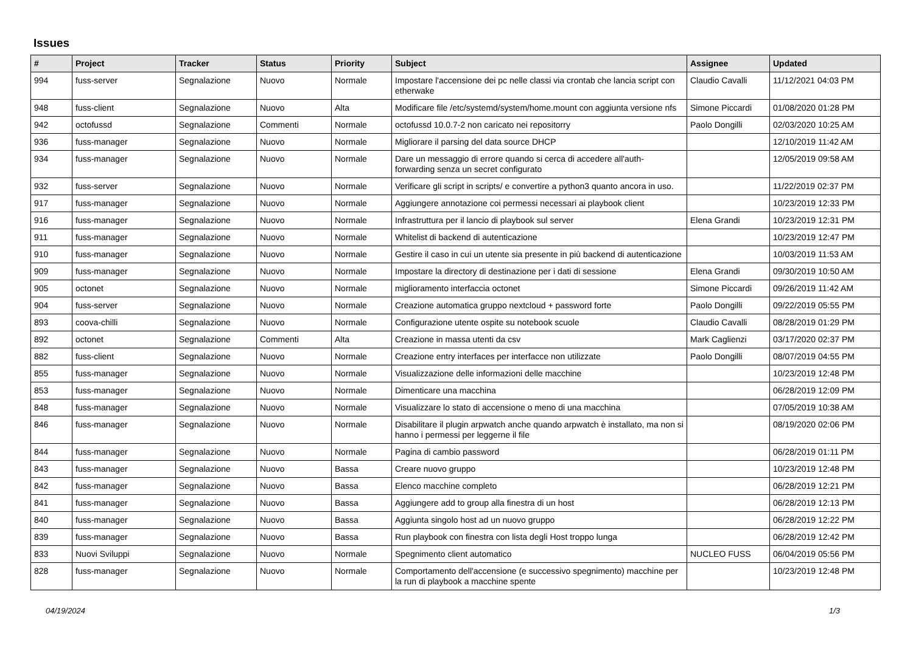Issues
| # | Project | Tracker | Status | Priority | Subject | Assignee | Updated |
| --- | --- | --- | --- | --- | --- | --- | --- |
| 994 | fuss-server | Segnalazione | Nuovo | Normale | Impostare l'accensione dei pc nelle classi via crontab che lancia script con etherwake | Claudio Cavalli | 11/12/2021 04:03 PM |
| 948 | fuss-client | Segnalazione | Nuovo | Alta | Modificare file /etc/systemd/system/home.mount con aggiunta versione nfs | Simone Piccardi | 01/08/2020 01:28 PM |
| 942 | octofussd | Segnalazione | Commenti | Normale | octofussd 10.0.7-2 non caricato nei repositorry | Paolo Dongilli | 02/03/2020 10:25 AM |
| 936 | fuss-manager | Segnalazione | Nuovo | Normale | Migliorare il parsing del data source DHCP | | 12/10/2019 11:42 AM |
| 934 | fuss-manager | Segnalazione | Nuovo | Normale | Dare un messaggio di errore quando si cerca di accedere all'auth-forwarding senza un secret configurato | | 12/05/2019 09:58 AM |
| 932 | fuss-server | Segnalazione | Nuovo | Normale | Verificare gli script in scripts/ e convertire a python3 quanto ancora in uso. | | 11/22/2019 02:37 PM |
| 917 | fuss-manager | Segnalazione | Nuovo | Normale | Aggiungere annotazione coi permessi necessari ai playbook client | | 10/23/2019 12:33 PM |
| 916 | fuss-manager | Segnalazione | Nuovo | Normale | Infrastruttura per il lancio di playbook sul server | Elena Grandi | 10/23/2019 12:31 PM |
| 911 | fuss-manager | Segnalazione | Nuovo | Normale | Whitelist di backend di autenticazione | | 10/23/2019 12:47 PM |
| 910 | fuss-manager | Segnalazione | Nuovo | Normale | Gestire il caso in cui un utente sia presente in più backend di autenticazione | | 10/03/2019 11:53 AM |
| 909 | fuss-manager | Segnalazione | Nuovo | Normale | Impostare la directory di destinazione per i dati di sessione | Elena Grandi | 09/30/2019 10:50 AM |
| 905 | octonet | Segnalazione | Nuovo | Normale | miglioramento interfaccia octonet | Simone Piccardi | 09/26/2019 11:42 AM |
| 904 | fuss-server | Segnalazione | Nuovo | Normale | Creazione automatica gruppo nextcloud + password forte | Paolo Dongilli | 09/22/2019 05:55 PM |
| 893 | coova-chilli | Segnalazione | Nuovo | Normale | Configurazione utente ospite su notebook scuole | Claudio Cavalli | 08/28/2019 01:29 PM |
| 892 | octonet | Segnalazione | Commenti | Alta | Creazione in massa utenti da csv | Mark Caglienzi | 03/17/2020 02:37 PM |
| 882 | fuss-client | Segnalazione | Nuovo | Normale | Creazione entry interfaces per interfacce non utilizzate | Paolo Dongilli | 08/07/2019 04:55 PM |
| 855 | fuss-manager | Segnalazione | Nuovo | Normale | Visualizzazione delle informazioni delle macchine | | 10/23/2019 12:48 PM |
| 853 | fuss-manager | Segnalazione | Nuovo | Normale | Dimenticare una macchina | | 06/28/2019 12:09 PM |
| 848 | fuss-manager | Segnalazione | Nuovo | Normale | Visualizzare lo stato di accensione o meno di una macchina | | 07/05/2019 10:38 AM |
| 846 | fuss-manager | Segnalazione | Nuovo | Normale | Disabilitare il plugin arpwatch anche quando arpwatch è installato, ma non si hanno i permessi per leggerne il file | | 08/19/2020 02:06 PM |
| 844 | fuss-manager | Segnalazione | Nuovo | Normale | Pagina di cambio password | | 06/28/2019 01:11 PM |
| 843 | fuss-manager | Segnalazione | Nuovo | Bassa | Creare nuovo gruppo | | 10/23/2019 12:48 PM |
| 842 | fuss-manager | Segnalazione | Nuovo | Bassa | Elenco macchine completo | | 06/28/2019 12:21 PM |
| 841 | fuss-manager | Segnalazione | Nuovo | Bassa | Aggiungere add to group alla finestra di un host | | 06/28/2019 12:13 PM |
| 840 | fuss-manager | Segnalazione | Nuovo | Bassa | Aggiunta singolo host ad un nuovo gruppo | | 06/28/2019 12:22 PM |
| 839 | fuss-manager | Segnalazione | Nuovo | Bassa | Run playbook con finestra con lista degli Host troppo lunga | | 06/28/2019 12:42 PM |
| 833 | Nuovi Sviluppi | Segnalazione | Nuovo | Normale | Spegnimento client automatico | NUCLEO FUSS | 06/04/2019 05:56 PM |
| 828 | fuss-manager | Segnalazione | Nuovo | Normale | Comportamento dell'accensione (e successivo spegnimento) macchine per la run di playbook a macchine spente | | 10/23/2019 12:48 PM |
04/19/2024 1/3